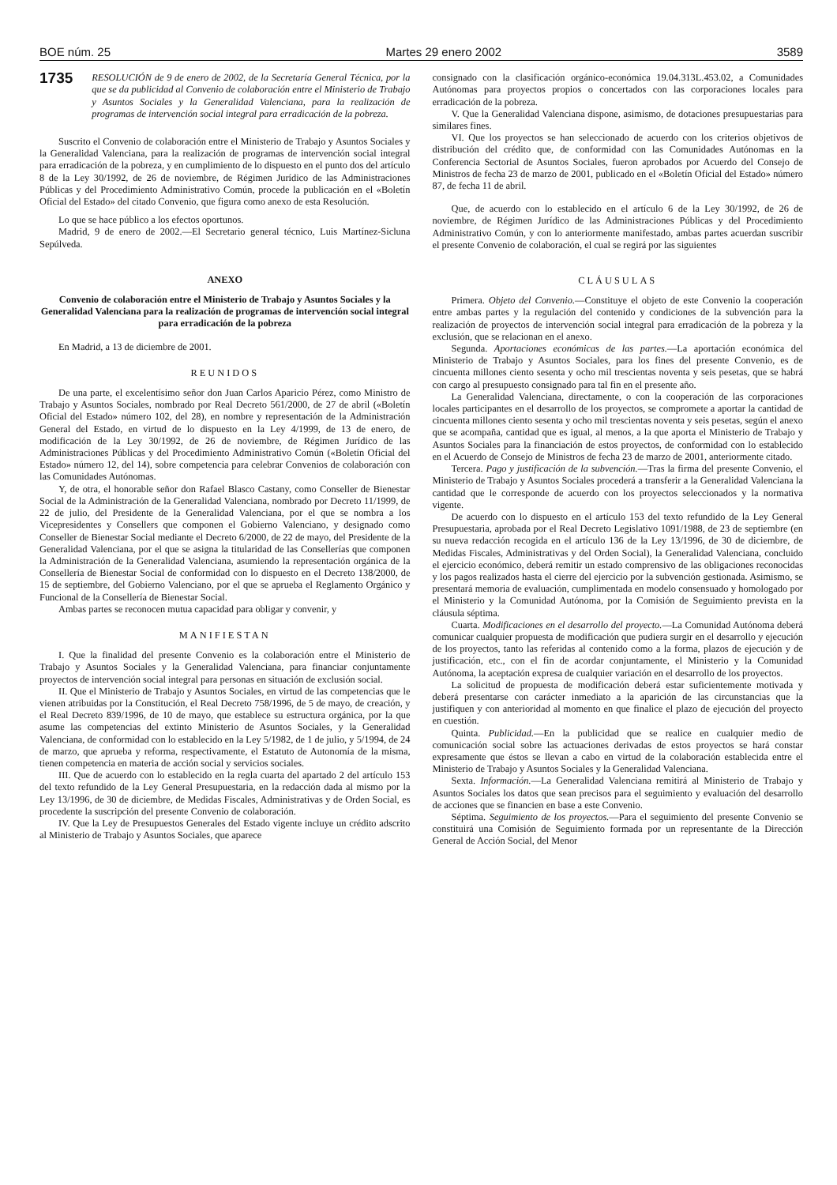BOE núm. 25 Martes 29 enero 2002 3589
1735 RESOLUCIÓN de 9 de enero de 2002, de la Secretaría General Técnica, por la que se da publicidad al Convenio de colaboración entre el Ministerio de Trabajo y Asuntos Sociales y la Generalidad Valenciana, para la realización de programas de intervención social integral para erradicación de la pobreza.
Suscrito el Convenio de colaboración entre el Ministerio de Trabajo y Asuntos Sociales y la Generalidad Valenciana, para la realización de programas de intervención social integral para erradicación de la pobreza, y en cumplimiento de lo dispuesto en el punto dos del artículo 8 de la Ley 30/1992, de 26 de noviembre, de Régimen Jurídico de las Administraciones Públicas y del Procedimiento Administrativo Común, procede la publicación en el «Boletín Oficial del Estado» del citado Convenio, que figura como anexo de esta Resolución.
Lo que se hace público a los efectos oportunos.
Madrid, 9 de enero de 2002.—El Secretario general técnico, Luis Martínez-Sicluna Sepúlveda.
ANEXO
Convenio de colaboración entre el Ministerio de Trabajo y Asuntos Sociales y la Generalidad Valenciana para la realización de programas de intervención social integral para erradicación de la pobreza
En Madrid, a 13 de diciembre de 2001.
REUNIDOS
De una parte, el excelentísimo señor don Juan Carlos Aparicio Pérez, como Ministro de Trabajo y Asuntos Sociales, nombrado por Real Decreto 561/2000, de 27 de abril («Boletín Oficial del Estado» número 102, del 28), en nombre y representación de la Administración General del Estado, en virtud de lo dispuesto en la Ley 4/1999, de 13 de enero, de modificación de la Ley 30/1992, de 26 de noviembre, de Régimen Jurídico de las Administraciones Públicas y del Procedimiento Administrativo Común («Boletín Oficial del Estado» número 12, del 14), sobre competencia para celebrar Convenios de colaboración con las Comunidades Autónomas.
Y, de otra, el honorable señor don Rafael Blasco Castany, como Conseller de Bienestar Social de la Administración de la Generalidad Valenciana, nombrado por Decreto 11/1999, de 22 de julio, del Presidente de la Generalidad Valenciana, por el que se nombra a los Vicepresidentes y Consellers que componen el Gobierno Valenciano, y designado como Conseller de Bienestar Social mediante el Decreto 6/2000, de 22 de mayo, del Presidente de la Generalidad Valenciana, por el que se asigna la titularidad de las Consellerías que componen la Administración de la Generalidad Valenciana, asumiendo la representación orgánica de la Consellería de Bienestar Social de conformidad con lo dispuesto en el Decreto 138/2000, de 15 de septiembre, del Gobierno Valenciano, por el que se aprueba el Reglamento Orgánico y Funcional de la Consellería de Bienestar Social.
Ambas partes se reconocen mutua capacidad para obligar y convenir, y
MANIFIESTAN
I. Que la finalidad del presente Convenio es la colaboración entre el Ministerio de Trabajo y Asuntos Sociales y la Generalidad Valenciana, para financiar conjuntamente proyectos de intervención social integral para personas en situación de exclusión social.
II. Que el Ministerio de Trabajo y Asuntos Sociales, en virtud de las competencias que le vienen atribuidas por la Constitución, el Real Decreto 758/1996, de 5 de mayo, de creación, y el Real Decreto 839/1996, de 10 de mayo, que establece su estructura orgánica, por la que asume las competencias del extinto Ministerio de Asuntos Sociales, y la Generalidad Valenciana, de conformidad con lo establecido en la Ley 5/1982, de 1 de julio, y 5/1994, de 24 de marzo, que aprueba y reforma, respectivamente, el Estatuto de Autonomía de la misma, tienen competencia en materia de acción social y servicios sociales.
III. Que de acuerdo con lo establecido en la regla cuarta del apartado 2 del artículo 153 del texto refundido de la Ley General Presupuestaria, en la redacción dada al mismo por la Ley 13/1996, de 30 de diciembre, de Medidas Fiscales, Administrativas y de Orden Social, es procedente la suscripción del presente Convenio de colaboración.
IV. Que la Ley de Presupuestos Generales del Estado vigente incluye un crédito adscrito al Ministerio de Trabajo y Asuntos Sociales, que aparece
consignado con la clasificación orgánico-económica 19.04.313L.453.02, a Comunidades Autónomas para proyectos propios o concertados con las corporaciones locales para erradicación de la pobreza.
V. Que la Generalidad Valenciana dispone, asimismo, de dotaciones presupuestarias para similares fines.
VI. Que los proyectos se han seleccionado de acuerdo con los criterios objetivos de distribución del crédito que, de conformidad con las Comunidades Autónomas en la Conferencia Sectorial de Asuntos Sociales, fueron aprobados por Acuerdo del Consejo de Ministros de fecha 23 de marzo de 2001, publicado en el «Boletín Oficial del Estado» número 87, de fecha 11 de abril.
Que, de acuerdo con lo establecido en el artículo 6 de la Ley 30/1992, de 26 de noviembre, de Régimen Jurídico de las Administraciones Públicas y del Procedimiento Administrativo Común, y con lo anteriormente manifestado, ambas partes acuerdan suscribir el presente Convenio de colaboración, el cual se regirá por las siguientes
CLÁUSULAS
Primera. Objeto del Convenio.—Constituye el objeto de este Convenio la cooperación entre ambas partes y la regulación del contenido y condiciones de la subvención para la realización de proyectos de intervención social integral para erradicación de la pobreza y la exclusión, que se relacionan en el anexo.
Segunda. Aportaciones económicas de las partes.—La aportación económica del Ministerio de Trabajo y Asuntos Sociales, para los fines del presente Convenio, es de cincuenta millones ciento sesenta y ocho mil trescientas noventa y seis pesetas, que se habrá con cargo al presupuesto consignado para tal fin en el presente año.
La Generalidad Valenciana, directamente, o con la cooperación de las corporaciones locales participantes en el desarrollo de los proyectos, se compromete a aportar la cantidad de cincuenta millones ciento sesenta y ocho mil trescientas noventa y seis pesetas, según el anexo que se acompaña, cantidad que es igual, al menos, a la que aporta el Ministerio de Trabajo y Asuntos Sociales para la financiación de estos proyectos, de conformidad con lo establecido en el Acuerdo de Consejo de Ministros de fecha 23 de marzo de 2001, anteriormente citado.
Tercera. Pago y justificación de la subvención.—Tras la firma del presente Convenio, el Ministerio de Trabajo y Asuntos Sociales procederá a transferir a la Generalidad Valenciana la cantidad que le corresponde de acuerdo con los proyectos seleccionados y la normativa vigente.
De acuerdo con lo dispuesto en el artículo 153 del texto refundido de la Ley General Presupuestaria, aprobada por el Real Decreto Legislativo 1091/1988, de 23 de septiembre (en su nueva redacción recogida en el artículo 136 de la Ley 13/1996, de 30 de diciembre, de Medidas Fiscales, Administrativas y del Orden Social), la Generalidad Valenciana, concluido el ejercicio económico, deberá remitir un estado comprensivo de las obligaciones reconocidas y los pagos realizados hasta el cierre del ejercicio por la subvención gestionada. Asimismo, se presentará memoria de evaluación, cumplimentada en modelo consensuado y homologado por el Ministerio y la Comunidad Autónoma, por la Comisión de Seguimiento prevista en la cláusula séptima.
Cuarta. Modificaciones en el desarrollo del proyecto.—La Comunidad Autónoma deberá comunicar cualquier propuesta de modificación que pudiera surgir en el desarrollo y ejecución de los proyectos, tanto las referidas al contenido como a la forma, plazos de ejecución y de justificación, etc., con el fin de acordar conjuntamente, el Ministerio y la Comunidad Autónoma, la aceptación expresa de cualquier variación en el desarrollo de los proyectos.
La solicitud de propuesta de modificación deberá estar suficientemente motivada y deberá presentarse con carácter inmediato a la aparición de las circunstancias que la justifiquen y con anterioridad al momento en que finalice el plazo de ejecución del proyecto en cuestión.
Quinta. Publicidad.—En la publicidad que se realice en cualquier medio de comunicación social sobre las actuaciones derivadas de estos proyectos se hará constar expresamente que éstos se llevan a cabo en virtud de la colaboración establecida entre el Ministerio de Trabajo y Asuntos Sociales y la Generalidad Valenciana.
Sexta. Información.—La Generalidad Valenciana remitirá al Ministerio de Trabajo y Asuntos Sociales los datos que sean precisos para el seguimiento y evaluación del desarrollo de acciones que se financien en base a este Convenio.
Séptima. Seguimiento de los proyectos.—Para el seguimiento del presente Convenio se constituirá una Comisión de Seguimiento formada por un representante de la Dirección General de Acción Social, del Menor